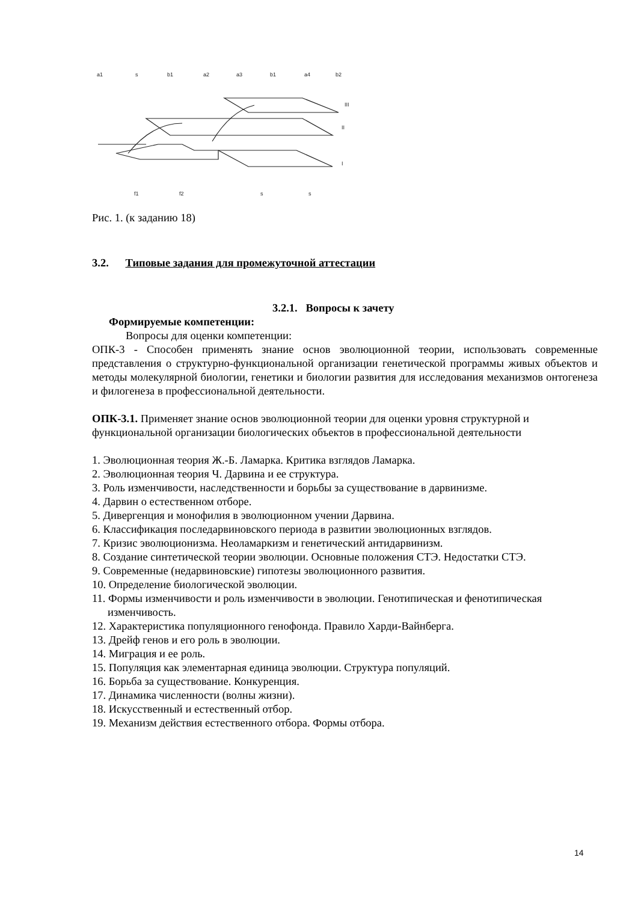a1
s
b1
a2
a3
b1
a4
b2
III
II
I
f1
f2
s
s
Рис. 1. (к заданию 18)
3.2. Типовые задания для промежуточной аттестации
3.2.1. Вопросы к зачету
Формируемые компетенции:
Вопросы для оценки компетенции:
ОПК-3 - Способен применять знание основ эволюционной теории, использовать современные представления о структурно-функциональной организации генетической программы живых объектов и методы молекулярной биологии, генетики и биологии развития для исследования механизмов онтогенеза и филогенеза в профессиональной деятельности.
ОПК-3.1. Применяет знание основ эволюционной теории для оценки уровня структурной и функциональной организации биологических объектов в профессиональной деятельности
1. Эволюционная теория Ж.-Б. Ламарка. Критика взглядов Ламарка.
2. Эволюционная теория Ч. Дарвина и ее структура.
3. Роль изменчивости, наследственности и борьбы за существование в дарвинизме.
4. Дарвин о естественном отборе.
5. Дивергенция и монофилия в эволюционном учении Дарвина.
6. Классификация последарвиновского периода в развитии эволюционных взглядов.
7. Кризис эволюционизма. Неоламаркизм и генетический антидарвинизм.
8. Создание синтетической теории эволюции. Основные положения СТЭ. Недостатки СТЭ.
9. Современные (недарвиновские) гипотезы эволюционного развития.
10. Определение биологической эволюции.
11. Формы изменчивости и роль изменчивости в эволюции. Генотипическая и фенотипическая изменчивость.
12. Характеристика популяционного генофонда. Правило Харди-Вайнберга.
13. Дрейф генов и его роль в эволюции.
14. Миграция и ее роль.
15. Популяция как элементарная единица эволюции. Структура популяций.
16. Борьба за существование. Конкуренция.
17. Динамика численности (волны жизни).
18. Искусственный и естественный отбор.
19. Механизм действия естественного отбора. Формы отбора.
14